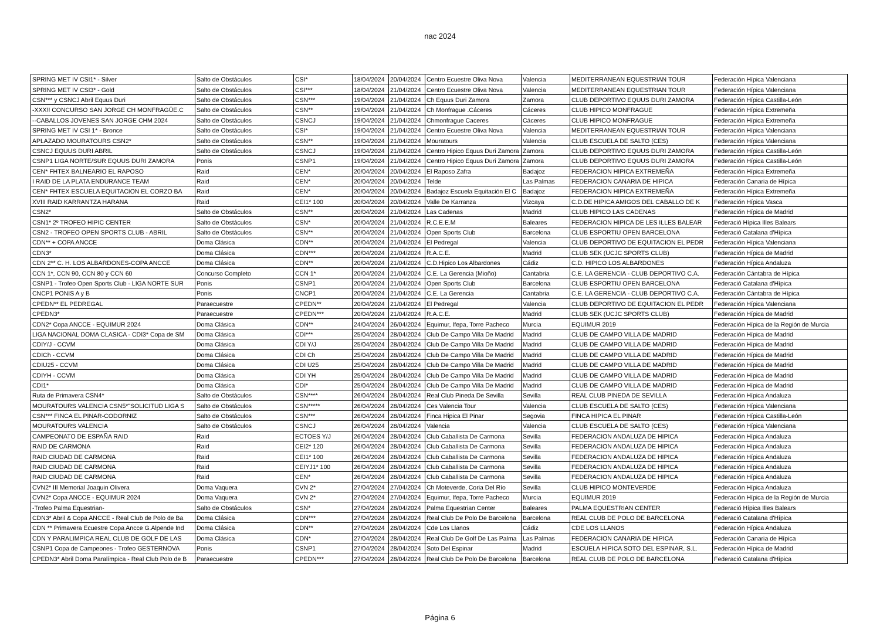nac 2024
| SPRING MET IV CSI1* - Silver | Salto de Obstáculos | CSI* | 18/04/2024 | 20/04/2024 | Centro Ecuestre Oliva Nova | Valencia | MEDITERRANEAN EQUESTRIAN TOUR | Federación Hípica Valenciana |
| SPRING MET IV CSI3* - Gold | Salto de Obstáculos | CSI*** | 18/04/2024 | 21/04/2024 | Centro Ecuestre Oliva Nova | Valencia | MEDITERRANEAN EQUESTRIAN TOUR | Federación Hípica Valenciana |
| CSN*** y CSNCJ Abril Equus Duri | Salto de Obstáculos | CSN*** | 19/04/2024 | 21/04/2024 | Ch Equus Duri Zamora | Zamora | CLUB DEPORTIVO EQUUS DURI ZAMORA | Federación Hípica Castilla-León |
| -XXX!! CONCURSO SAN JORGE CH MONFRAGÜE.C | Salto de Obstáculos | CSN** | 19/04/2024 | 21/04/2024 | Ch Monfrague .Cáceres | Cáceres | CLUB HIPICO MONFRAGUE | Federación Hípica Extremeña |
| --CABALLOS JOVENES SAN JORGE CHM 2024 | Salto de Obstáculos | CSNCJ | 19/04/2024 | 21/04/2024 | Chmonfrague Caceres | Cáceres | CLUB HIPICO MONFRAGUE | Federación Hípica Extremeña |
| SPRING MET IV CSI 1* - Bronce | Salto de Obstáculos | CSI* | 19/04/2024 | 21/04/2024 | Centro Ecuestre Oliva Nova | Valencia | MEDITERRANEAN EQUESTRIAN TOUR | Federación Hípica Valenciana |
| APLAZADO MOURATOURS CSN2* | Salto de Obstáculos | CSN** | 19/04/2024 | 21/04/2024 | Mouratours | Valencia | CLUB ESCUELA DE SALTO (CES) | Federación Hípica Valenciana |
| CSNCJ EQUUS DURI ABRIL | Salto de Obstáculos | CSNCJ | 19/04/2024 | 21/04/2024 | Centro Hipico Equus Duri Zamora | Zamora | CLUB DEPORTIVO EQUUS DURI ZAMORA | Federación Hípica Castilla-León |
| CSNP1 LIGA NORTE/SUR EQUUS DURI ZAMORA | Ponis | CSNP1 | 19/04/2024 | 21/04/2024 | Centro Hipico Equus Duri Zamora | Zamora | CLUB DEPORTIVO EQUUS DURI ZAMORA | Federación Hípica Castilla-León |
| CEN* FHTEX BALNEARIO EL RAPOSO | Raid | CEN* | 20/04/2024 | 20/04/2024 | El Raposo Zafra | Badajoz | FEDERACION HIPICA EXTREMEÑA | Federación Hípica Extremeña |
| I RAID DE LA PLATA ENDURANCE TEAM | Raid | CEN* | 20/04/2024 | 20/04/2024 | Telde | Las Palmas | FEDERACION CANARIA DE HIPICA | Federación Canaria de Hípica |
| CEN* FHTEX ESCUELA EQUITACION EL CORZO BA | Raid | CEN* | 20/04/2024 | 20/04/2024 | Badajoz Escuela Equitación El C | Badajoz | FEDERACION HIPICA EXTREMEÑA | Federación Hípica Extremeña |
| XVIII RAID KARRANTZA HARANA | Raid | CEI1* 100 | 20/04/2024 | 20/04/2024 | Valle De Karranza | Vizcaya | C.D.DE HIPICA AMIGOS DEL CABALLO DE K | Federación Hípica Vasca |
| CSN2* | Salto de Obstáculos | CSN** | 20/04/2024 | 21/04/2024 | Las Cadenas | Madrid | CLUB HIPICO LAS CADENAS | Federación Hípica de Madrid |
| CSN1* 2º TROFEO HIPIC CENTER | Salto de Obstáculos | CSN* | 20/04/2024 | 21/04/2024 | R.C.E.E.M | Baleares | FEDERACION HIPICA DE LES ILLES BALEAR | Federació Hípica Illes Balears |
| CSN2 - TROFEO OPEN SPORTS CLUB - ABRIL | Salto de Obstáculos | CSN** | 20/04/2024 | 21/04/2024 | Open Sports Club | Barcelona | CLUB ESPORTIU OPEN BARCELONA | Federació Catalana d'Hípica |
| CDN** + COPA ANCCE | Doma Clásica | CDN** | 20/04/2024 | 21/04/2024 | El Pedregal | Valencia | CLUB DEPORTIVO DE EQUITACION EL PEDR | Federación Hípica Valenciana |
| CDN3* | Doma Clásica | CDN*** | 20/04/2024 | 21/04/2024 | R.A.C.E. | Madrid | CLUB SEK (UCJC SPORTS CLUB) | Federación Hípica de Madrid |
| CDN 2** C. H. LOS ALBARDONES-COPA ANCCE | Doma Clásica | CDN** | 20/04/2024 | 21/04/2024 | C.D.Hipico Los Albardones | Cádiz | C.D. HIPICO LOS ALBARDONES | Federación Hípica Andaluza |
| CCN 1*, CCN 90, CCN 80 y CCN 60 | Concurso Completo | CCN 1* | 20/04/2024 | 21/04/2024 | C.E. La Gerencia (Mioño) | Cantabria | C.E. LA GERENCIA - CLUB DEPORTIVO C.A. | Federación Cántabra de Hípica |
| CSNP1 - Trofeo Open Sports Club - LIGA NORTE SUR | Ponis | CSNP1 | 20/04/2024 | 21/04/2024 | Open Sports Club | Barcelona | CLUB ESPORTIU OPEN BARCELONA | Federació Catalana d'Hípica |
| CNCP1 PONIS A y B | Ponis | CNCP1 | 20/04/2024 | 21/04/2024 | C.E. La Gerencia | Cantabria | C.E. LA GERENCIA - CLUB DEPORTIVO C.A. | Federación Cántabra de Hípica |
| CPEDN** EL PEDREGAL | Paraecuestre | CPEDN** | 20/04/2024 | 21/04/2024 | El Pedregal | Valencia | CLUB DEPORTIVO DE EQUITACION EL PEDR | Federación Hípica Valenciana |
| CPEDN3* | Paraecuestre | CPEDN*** | 20/04/2024 | 21/04/2024 | R.A.C.E. | Madrid | CLUB SEK (UCJC SPORTS CLUB) | Federación Hípica de Madrid |
| CDN2* Copa ANCCE - EQUIMUR 2024 | Doma Clásica | CDN** | 24/04/2024 | 26/04/2024 | Equimur, Ifepa, Torre Pacheco | Murcia | EQUIMUR 2019 | Federación Hípica de la Región de Murcia |
| LIGA NACIONAL DOMA CLASICA - CDI3* Copa de SM | Doma Clásica | CDI*** | 25/04/2024 | 28/04/2024 | Club De Campo Villa De Madrid | Madrid | CLUB DE CAMPO VILLA DE MADRID | Federación Hípica de Madrid |
| CDIY/J - CCVM | Doma Clásica | CDI Y/J | 25/04/2024 | 28/04/2024 | Club De Campo Villa De Madrid | Madrid | CLUB DE CAMPO VILLA DE MADRID | Federación Hípica de Madrid |
| CDICh - CCVM | Doma Clásica | CDI Ch | 25/04/2024 | 28/04/2024 | Club De Campo Villa De Madrid | Madrid | CLUB DE CAMPO VILLA DE MADRID | Federación Hípica de Madrid |
| CDIU25 - CCVM | Doma Clásica | CDI U25 | 25/04/2024 | 28/04/2024 | Club De Campo Villa De Madrid | Madrid | CLUB DE CAMPO VILLA DE MADRID | Federación Hípica de Madrid |
| CDIYH - CCVM | Doma Clásica | CDI YH | 25/04/2024 | 28/04/2024 | Club De Campo Villa De Madrid | Madrid | CLUB DE CAMPO VILLA DE MADRID | Federación Hípica de Madrid |
| CDI1* | Doma Clásica | CDI* | 25/04/2024 | 28/04/2024 | Club De Campo Villa De Madrid | Madrid | CLUB DE CAMPO VILLA DE MADRID | Federación Hípica de Madrid |
| Ruta de Primavera CSN4* | Salto de Obstáculos | CSN**** | 26/04/2024 | 28/04/2024 | Real Club Pineda De Sevilla | Sevilla | REAL CLUB PINEDA DE SEVILLA | Federación Hípica Andaluza |
| MOURATOURS VALENCIA CSN5*"SOLICITUD LIGA S | Salto de Obstáculos | CSN***** | 26/04/2024 | 28/04/2024 | Ces Valencia Tour | Valencia | CLUB ESCUELA DE SALTO (CES) | Federación Hípica Valenciana |
| CSN*** FINCA EL PINAR-CODORNIZ | Salto de Obstáculos | CSN*** | 26/04/2024 | 28/04/2024 | Finca Hipica El Pinar | Segovia | FINCA HIPICA EL PINAR | Federación Hípica Castilla-León |
| MOURATOURS VALENCIA | Salto de Obstáculos | CSNCJ | 26/04/2024 | 28/04/2024 | Valencia | Valencia | CLUB ESCUELA DE SALTO (CES) | Federación Hípica Valenciana |
| CAMPEONATO DE ESPAÑA RAID | Raid | ECTOES Y/J | 26/04/2024 | 28/04/2024 | Club Caballista De Carmona | Sevilla | FEDERACION ANDALUZA DE HIPICA | Federación Hípica Andaluza |
| RAID DE CARMONA | Raid | CEI2* 120 | 26/04/2024 | 28/04/2024 | Club Caballista De Carmona | Sevilla | FEDERACION ANDALUZA DE HIPICA | Federación Hípica Andaluza |
| RAID CIUDAD DE CARMONA | Raid | CEI1* 100 | 26/04/2024 | 28/04/2024 | Club Caballista De Carmona | Sevilla | FEDERACION ANDALUZA DE HIPICA | Federación Hípica Andaluza |
| RAID CIUDAD DE CARMONA | Raid | CEIYJ1* 100 | 26/04/2024 | 28/04/2024 | Club Caballista De Carmona | Sevilla | FEDERACION ANDALUZA DE HIPICA | Federación Hípica Andaluza |
| RAID CIUDAD DE CARMONA | Raid | CEN* | 26/04/2024 | 28/04/2024 | Club Caballista De Carmona | Sevilla | FEDERACION ANDALUZA DE HIPICA | Federación Hípica Andaluza |
| CVN2* III Memorial Joaquin Olivera | Doma Vaquera | CVN 2* | 27/04/2024 | 27/04/2024 | Ch Moteverde, Coria Del Río | Sevilla | CLUB HIPICO MONTEVERDE | Federación Hípica Andaluza |
| CVN2* Copa ANCCE - EQUIMUR 2024 | Doma Vaquera | CVN 2* | 27/04/2024 | 27/04/2024 | Equimur, Ifepa, Torre Pacheco | Murcia | EQUIMUR 2019 | Federación Hípica de la Región de Murcia |
| -Trofeo Palma Equestrian- | Salto de Obstáculos | CSN* | 27/04/2024 | 28/04/2024 | Palma Equestrian Center | Baleares | PALMA EQUESTRIAN CENTER | Federació Hípica Illes Balears |
| CDN3* Abril & Copa ANCCE - Real Club de Polo de Ba | Doma Clásica | CDN*** | 27/04/2024 | 28/04/2024 | Real Club De Polo De Barcelona | Barcelona | REAL CLUB DE POLO DE BARCELONA | Federació Catalana d'Hípica |
| CDN ** Primavera Ecuestre Copa Ancce G.Alpende Ind | Doma Clásica | CDN** | 27/04/2024 | 28/04/2024 | Cde Los Llanos | Cádiz | CDE LOS LLANOS | Federación Hípica Andaluza |
| CDN Y PARALIMPICA REAL CLUB DE GOLF DE LAS | Doma Clásica | CDN* | 27/04/2024 | 28/04/2024 | Real Club De Golf De Las Palma | Las Palmas | FEDERACION CANARIA DE HIPICA | Federación Canaria de Hípica |
| CSNP1 Copa de Campeones - Trofeo GESTERNOVA | Ponis | CSNP1 | 27/04/2024 | 28/04/2024 | Soto Del Espinar | Madrid | ESCUELA HIPICA SOTO DEL ESPINAR, S.L. | Federación Hípica de Madrid |
| CPEDN3* Abril Doma Paralímpica - Real Club Polo de B | Paraecuestre | CPEDN*** | 27/04/2024 | 28/04/2024 | Real Club De Polo De Barcelona | Barcelona | REAL CLUB DE POLO DE BARCELONA | Federació Catalana d'Hípica |
Página 6